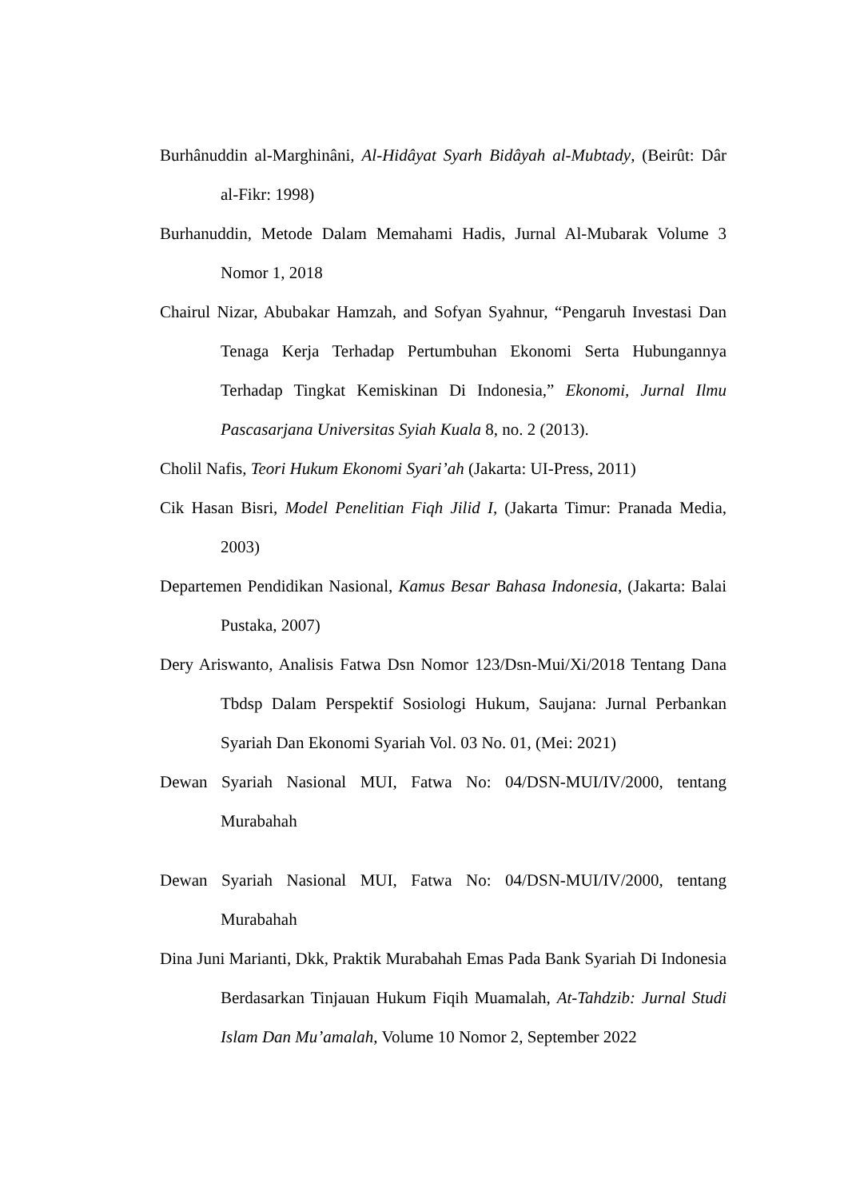Burhânuddin al-Marghinâni, Al-Hidâyat Syarh Bidâyah al-Mubtady, (Beirût: Dâr al-Fikr: 1998)
Burhanuddin, Metode Dalam Memahami Hadis, Jurnal Al-Mubarak Volume 3 Nomor 1, 2018
Chairul Nizar, Abubakar Hamzah, and Sofyan Syahnur, “Pengaruh Investasi Dan Tenaga Kerja Terhadap Pertumbuhan Ekonomi Serta Hubungannya Terhadap Tingkat Kemiskinan Di Indonesia,” Ekonomi, Jurnal Ilmu Pascasarjana Universitas Syiah Kuala 8, no. 2 (2013).
Cholil Nafis, Teori Hukum Ekonomi Syari’ah (Jakarta: UI-Press, 2011)
Cik Hasan Bisri, Model Penelitian Fiqh Jilid I, (Jakarta Timur: Pranada Media, 2003)
Departemen Pendidikan Nasional, Kamus Besar Bahasa Indonesia, (Jakarta: Balai Pustaka, 2007)
Dery Ariswanto, Analisis Fatwa Dsn Nomor 123/Dsn-Mui/Xi/2018 Tentang Dana Tbdsp Dalam Perspektif Sosiologi Hukum, Saujana: Jurnal Perbankan Syariah Dan Ekonomi Syariah Vol. 03 No. 01, (Mei: 2021)
Dewan Syariah Nasional MUI, Fatwa No: 04/DSN-MUI/IV/2000, tentang Murabahah
Dewan Syariah Nasional MUI, Fatwa No: 04/DSN-MUI/IV/2000, tentang Murabahah
Dina Juni Marianti, Dkk, Praktik Murabahah Emas Pada Bank Syariah Di Indonesia Berdasarkan Tinjauan Hukum Fiqih Muamalah, At-Tahdzib: Jurnal Studi Islam Dan Mu’amalah, Volume 10 Nomor 2, September 2022